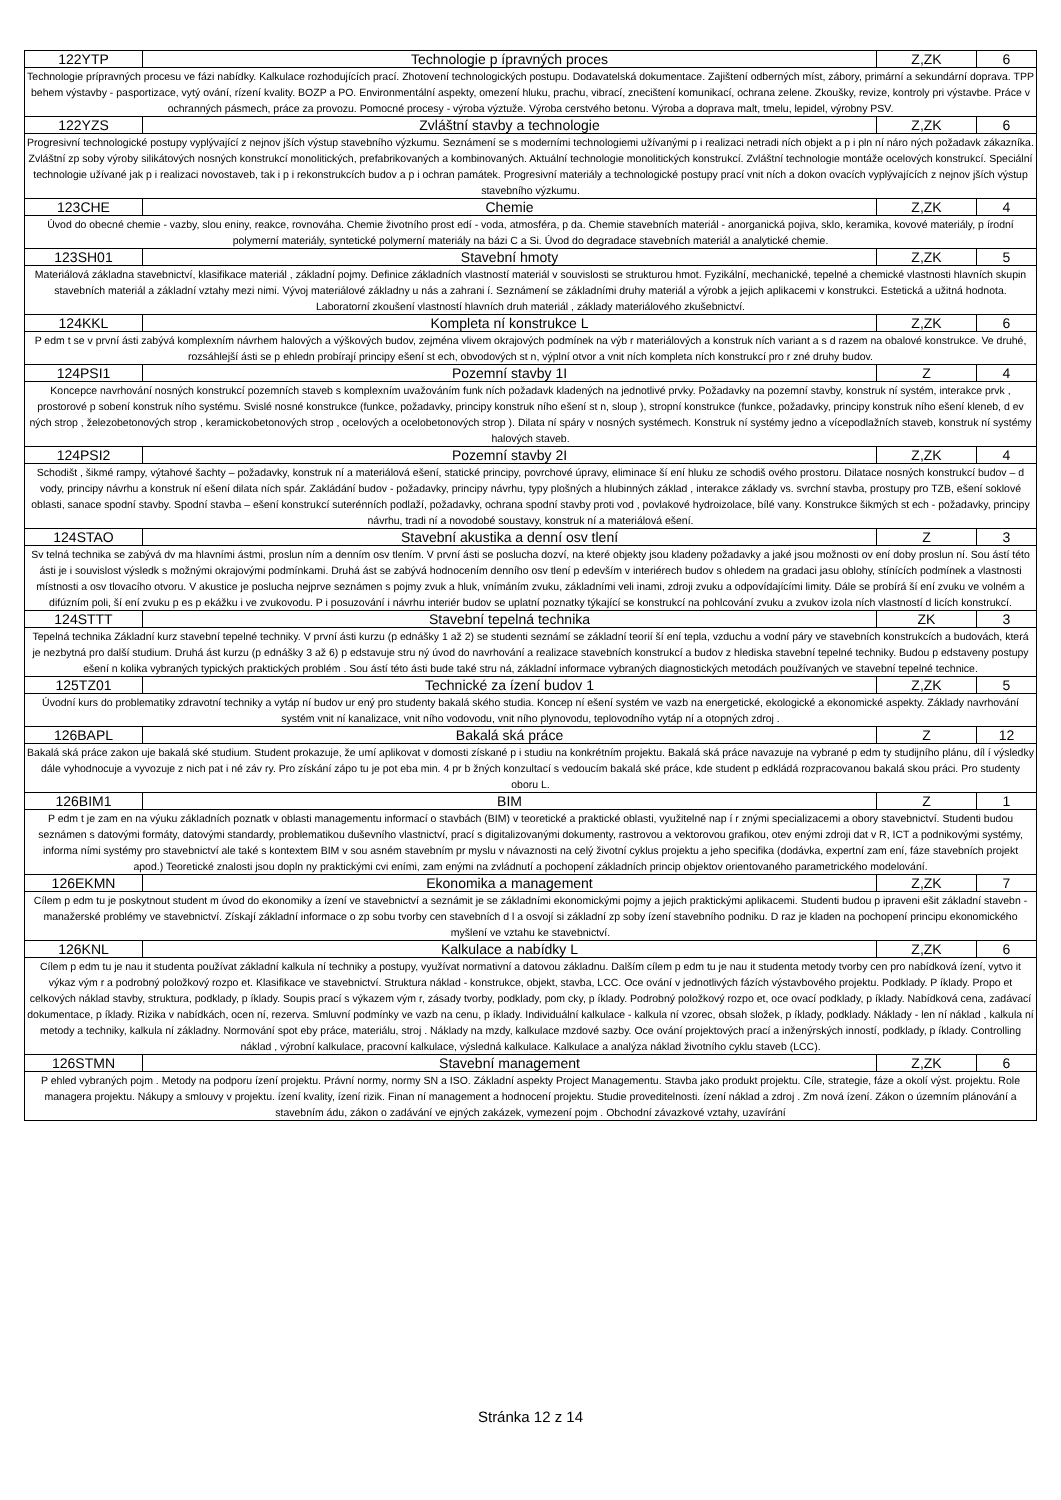| 122YTP | Technologie p ípravných proces | Z,ZK | 6 |
| Technologie prípravných procesu ve fázi nabídky. Kalkulace rozhodujících prací. Zhotovení technologických postupu. Dodavatelská dokumentace. Zajištení odberných míst, zábory, primární a sekundární doprava. TPP behem výstavby - pasportizace, vytý ování, rízení kvality. BOZP a PO. Environmentální aspekty, omezení hluku, prachu, vibrací, znecištení komunikací, ochrana zelene. Zkoušky, revize, kontroly pri výstavbe. Práce v ochranných pásmech, práce za provozu. Pomocné procesy - výroba výztuže. Výroba cerstvého betonu. Výroba a doprava malt, tmelu, lepidel, výrobny PSV. | | | |
| 122YZS | Zvláštní stavby a technologie | Z,ZK | 6 |
| Progresivní technologické postupy vyplývající z nejnov jších výstup stavebního výzkumu. Seznámení se s moderními technologiemi užívanými p i realizaci netradi ních objekt a p i pln ní náro ných požadavk zákazníka. Zvláštní zp soby výroby silikátových nosných konstrukcí monolitických, prefabrikovaných a kombinovaných. Aktuální technologie monolitických konstrukcí. Zvláštní technologie montáže ocelových konstrukcí. Speciální technologie užívané jak p i realizaci novostaveb, tak i p i rekonstrukcích budov a p i ochran památek. Progresivní materiály a technologické postupy prací vnit ních a dokon ovacích vyplývajících z nejnov jších výstup stavebního výzkumu. | | | |
| 123CHE | Chemie | Z,ZK | 4 |
| Úvod do obecné chemie - vazby, slou eniny, reakce, rovnováha. Chemie životního prost edí - voda, atmosféra, p da. Chemie stavebních materiál - anorganická pojiva, sklo, keramika, kovové materiály, p írodní polymerní materiály, syntetické polymerní materiály na bázi C a Si. Úvod do degradace stavebních materiál a analytické chemie. | | | |
| 123SH01 | Stavební hmoty | Z,ZK | 5 |
| Materiálová základna stavebnictví, klasifikace materiál , základní pojmy. Definice základních vlastností materiál v souvislosti se strukturou hmot. Fyzikální, mechanické, tepelné a chemické vlastnosti hlavních skupin stavebních materiál a základní vztahy mezi nimi. Vývoj materiálové základny u nás a zahrani í. Seznámení se základními druhy materiál a výrobk a jejich aplikacemi v konstrukci. Estetická a užitná hodnota. Laboratorní zkoušení vlastností hlavních druh materiál , základy materiálového zkušebnictví. | | | |
| 124KKL | Kompleta ní konstrukce L | Z,ZK | 6 |
| P edm t se v první ásti zabývá komplexním návrhem halových a výškových budov, zejména vlivem okrajových podmínek na výb r materiálových a konstruk ních variant a s d razem na obalové konstrukce. Ve druhé, rozsáhlejší ásti se p ehledn probírají principy ešení st ech, obvodových st n, výplní otvor a vnit ních kompleta ních konstrukcí pro r zné druhy budov. | | | |
| 124PSI1 | Pozemní stavby 1I | Z | 4 |
| Koncepce navrhování nosných konstrukcí pozemních staveb s komplexním uvažováním funk ních požadavk kladených na jednotlivé prvky. Požadavky na pozemní stavby, konstruk ní systém, interakce prvk , prostorové p sobení konstruk ního systému. Svislé nosné konstrukce (funkce, požadavky, principy konstruk ního ešení st n, sloup ), stropní konstrukce (funkce, požadavky, principy konstruk ního ešení kleneb, d ev ných strop , železobetonových strop , keramickobetonových strop , ocelových a ocelobetonových strop ). Dilata ní spáry v nosných systémech. Konstruk ní systémy jedno a vícepodlažních staveb, konstruk ní systémy halových staveb. | | | |
| 124PSI2 | Pozemní stavby 2I | Z,ZK | 4 |
| Schodišt , šikmé rampy, výtahové šachty – požadavky, konstruk ní a materiálová ešení, statické principy, povrchové úpravy, eliminace ší ení hluku ze schodiš ového prostoru. Dilatace nosných konstrukcí budov – d vody, principy návrhu a konstruk ní ešení dilata ních spár. Zakládání budov - požadavky, principy návrhu, typy plošných a hlubinných základ , interakce základy vs. svrchní stavba, prostupy pro TZB, ešení soklové oblasti, sanace spodní stavby. Spodní stavba – ešení konstrukcí suterénních podlaží, požadavky, ochrana spodní stavby proti vod , povlakové hydroizolace, bílé vany. Konstrukce šikmých st ech - požadavky, principy návrhu, tradi ní a novodobé soustavy, konstruk ní a materiálová ešení. | | | |
| 124STAO | Stavební akustika a denní osv tlení | Z | 3 |
| Sv telná technika se zabývá dv ma hlavními ástmi, proslun ním a denním osv tlením. V první ásti se poslucha dozví, na které objekty jsou kladeny požadavky a jaké jsou možnosti ov ení doby proslun ní. Sou ástí této ásti je i souvislost výsledk s možnými okrajovými podmínkami. Druhá ást se zabývá hodnocením denního osv tlení p edevším v interiérech budov s ohledem na gradaci jasu oblohy, stínících podmínek a vlastnosti místnosti a osv tlovacího otvoru. V akustice je poslucha nejprve seznámen s pojmy zvuk a hluk, vnímáním zvuku, základními veli inami, zdroji zvuku a odpovídajícími limity. Dále se probírá ší ení zvuku ve volném a difúzním poli, ší ení zvuku p es p ekážku i ve zvukovodu. P i posuzování i návrhu interiér budov se uplatní poznatky týkající se konstrukcí na pohlcování zvuku a zvukov izola ních vlastností d licích konstrukcí. | | | |
| 124STTT | Stavební tepelná technika | ZK | 3 |
| Tepelná technika Základní kurz stavební tepelné techniky. V první ásti kurzu (p ednášky 1 až 2) se studenti seznámí se základní teorií ší ení tepla, vzduchu a vodní páry ve stavebních konstrukcích a budovách, která je nezbytná pro další studium. Druhá ást kurzu (p ednášky 3 až 6) p edstavuje stru ný úvod do navrhování a realizace stavebních konstrukcí a budov z hlediska stavební tepelné techniky. Budou p edstaveny postupy ešení n kolika vybraných typických praktických problém . Sou ástí této ásti bude také stru ná, základní informace vybraných diagnostických metodách používaných ve stavební tepelné technice. | | | |
| 125TZ01 | Technické za ízení budov 1 | Z,ZK | 5 |
| Úvodní kurs do problematiky zdravotní techniky a vytáp ní budov ur ený pro studenty bakalá ského studia. Koncep ní ešení systém ve vazb na energetické, ekologické a ekonomické aspekty. Základy navrhování systém vnit ní kanalizace, vnit ního vodovodu, vnit ního plynovodu, teplovodního vytáp ní a otopných zdroj . | | | |
| 126BAPL | Bakalá ská práce | Z | 12 |
| Bakalá ská práce zakon uje bakalá ské studium. Student prokazuje, že umí aplikovat v domosti získané p i studiu na konkrétním projektu. Bakalá ská práce navazuje na vybrané p edm ty studijního plánu, díl í výsledky dále vyhodnocuje a vyvozuje z nich pat i né záv ry. Pro získání zápo tu je pot eba min. 4 pr b žných konzultací s vedoucím bakalá ské práce, kde student p edkládá rozpracovanou bakalá skou práci. Pro studenty oboru L. | | | |
| 126BIM1 | BIM | Z | 1 |
| P edm t je zam en na výuku základních poznatk v oblasti managementu informací o stavbách (BIM) v teoretické a praktické oblasti, využitelné nap í r znými specializacemi a obory stavebnictví. Studenti budou seznámen s datovými formáty, datovými standardy, problematikou duševního vlastnictví, prací s digitalizovanými dokumenty, rastrovou a vektorovou grafikou, otev enými zdroji dat v R, ICT a podnikovými systémy, informa ními systémy pro stavebnictví ale také s kontextem BIM v sou asném stavebním pr myslu v návaznosti na celý životní cyklus projektu a jeho specifika (dodávka, expertní zam ení, fáze stavebních projekt apod.) Teoretické znalosti jsou dopln ny praktickými cvi eními, zam enými na zvládnutí a pochopení základních princip objektov orientovaného parametrického modelování. | | | |
| 126EKMN | Ekonomika a management | Z,ZK | 7 |
| Cílem p edm tu je poskytnout student m úvod do ekonomiky a ízení ve stavebnictví a seznámit je se základními ekonomickými pojmy a jejich praktickými aplikacemi. Studenti budou p ipraveni ešit základní stavebn -manažerské problémy ve stavebnictví. Získají základní informace o zp sobu tvorby cen stavebních d l a osvojí si základní zp soby ízení stavebního podniku. D raz je kladen na pochopení principu ekonomického myšlení ve vztahu ke stavebnictví. | | | |
| 126KNL | Kalkulace a nabídky L | Z,ZK | 6 |
| Cílem p edm tu je nau it studenta používat základní kalkula ní techniky a postupy, využívat normativní a datovou základnu. Dalším cílem p edm tu je nau it studenta metody tvorby cen pro nabídková ízení, vytvo it výkaz vým r a podrobný položkový rozpo et. Klasifikace ve stavebnictví. Struktura náklad - konstrukce, objekt, stavba, LCC. Oce ování v jednotlivých fázích výstavbového projektu. Podklady. P íklady. Propo et celkových náklad stavby, struktura, podklady, p íklady. Soupis prací s výkazem vým r, zásady tvorby, podklady, pom cky, p íklady. Podrobný položkový rozpo et, oce ovací podklady, p íklady. Nabídková cena, zadávací dokumentace, p íklady. Rizika v nabídkách, ocen ní, rezerva. Smluvní podmínky ve vazb na cenu, p íklady. Individuální kalkulace - kalkula ní vzorec, obsah složek, p íklady, podklady. Náklady - len ní náklad , kalkula ní metody a techniky, kalkula ní základny. Normování spot eby práce, materiálu, stroj . Náklady na mzdy, kalkulace mzdové sazby. Oce ování projektových prací a inženýrských inností, podklady, p íklady. Controlling náklad , výrobní kalkulace, pracovní kalkulace, výsledná kalkulace. Kalkulace a analýza náklad životního cyklu staveb (LCC). | | | |
| 126STMN | Stavební management | Z,ZK | 6 |
| P ehled vybraných pojm . Metody na podporu ízení projektu. Právní normy, normy SN a ISO. Základní aspekty Project Managementu. Stavba jako produkt projektu. Cíle, strategie, fáze a okolí výst. projektu. Role managera projektu. Nákupy a smlouvy v projektu. ízení kvality, ízení rizik. Finan ní management a hodnocení projektu. Studie proveditelnosti. ízení náklad a zdroj . Zm nová ízení. Zákon o územním plánování a stavebním ádu, zákon o zadávání ve ejných zakázek, vymezení pojm . Obchodní závazkové vztahy, uzavírání | | | |
Stránka 12 z 14